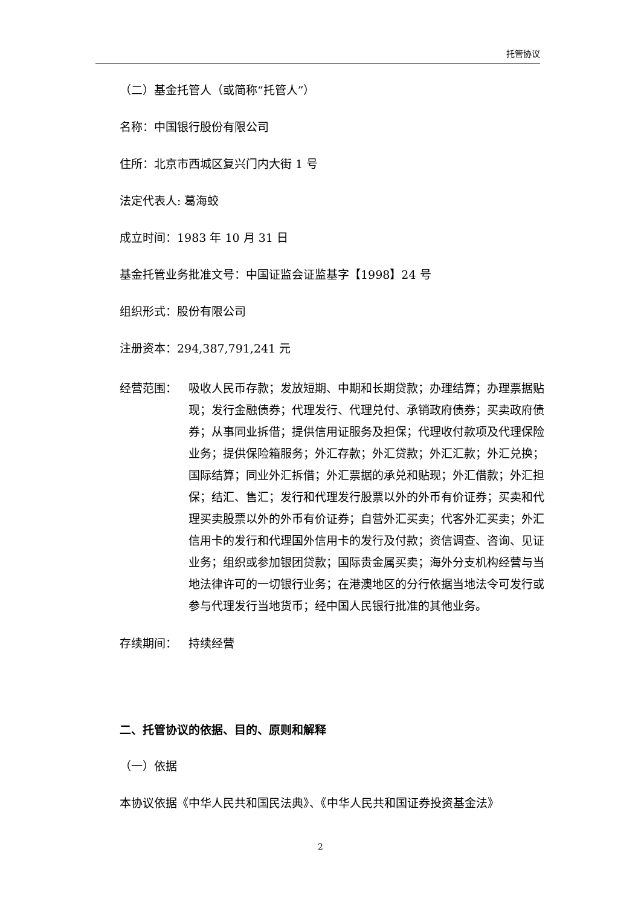托管协议
（二）基金托管人（或简称“托管人”）
名称：中国银行股份有限公司
住所：北京市西城区复兴门内大街 1 号
法定代表人: 葛海蛟
成立时间：1983 年 10 月 31 日
基金托管业务批准文号：中国证监会证监基字【1998】24 号
组织形式：股份有限公司
注册资本：294,387,791,241 元
经营范围： 吸收人民币存款；发放短期、中期和长期贷款；办理结算；办理票据贴现；发行金融债券；代理发行、代理兑付、承销政府债券；买卖政府债券；从事同业拆借；提供信用证服务及担保；代理收付款项及代理保险业务；提供保险箱服务；外汇存款；外汇贷款；外汇汇款；外汇兑换；国际结算；同业外汇拆借；外汇票据的承兑和贴现；外汇借款；外汇担保；结汇、售汇；发行和代理发行股票以外的外币有价证券；买卖和代理买卖股票以外的外币有价证券；自营外汇买卖；代客外汇买卖；外汇信用卡的发行和代理国外信用卡的发行及付款；资信调查、咨询、见证业务；组织或参加银团贷款；国际贵金属买卖；海外分支机构经营与当地法律许可的一切银行业务；在港澳地区的分行依据当地法令可发行或参与代理发行当地货币；经中国人民银行批准的其他业务。
存续期间： 持续经营
二、托管协议的依据、目的、原则和解释
（一）依据
本协议依据《中华人民共和国民法典》、《中华人民共和国证券投资基金法》
2